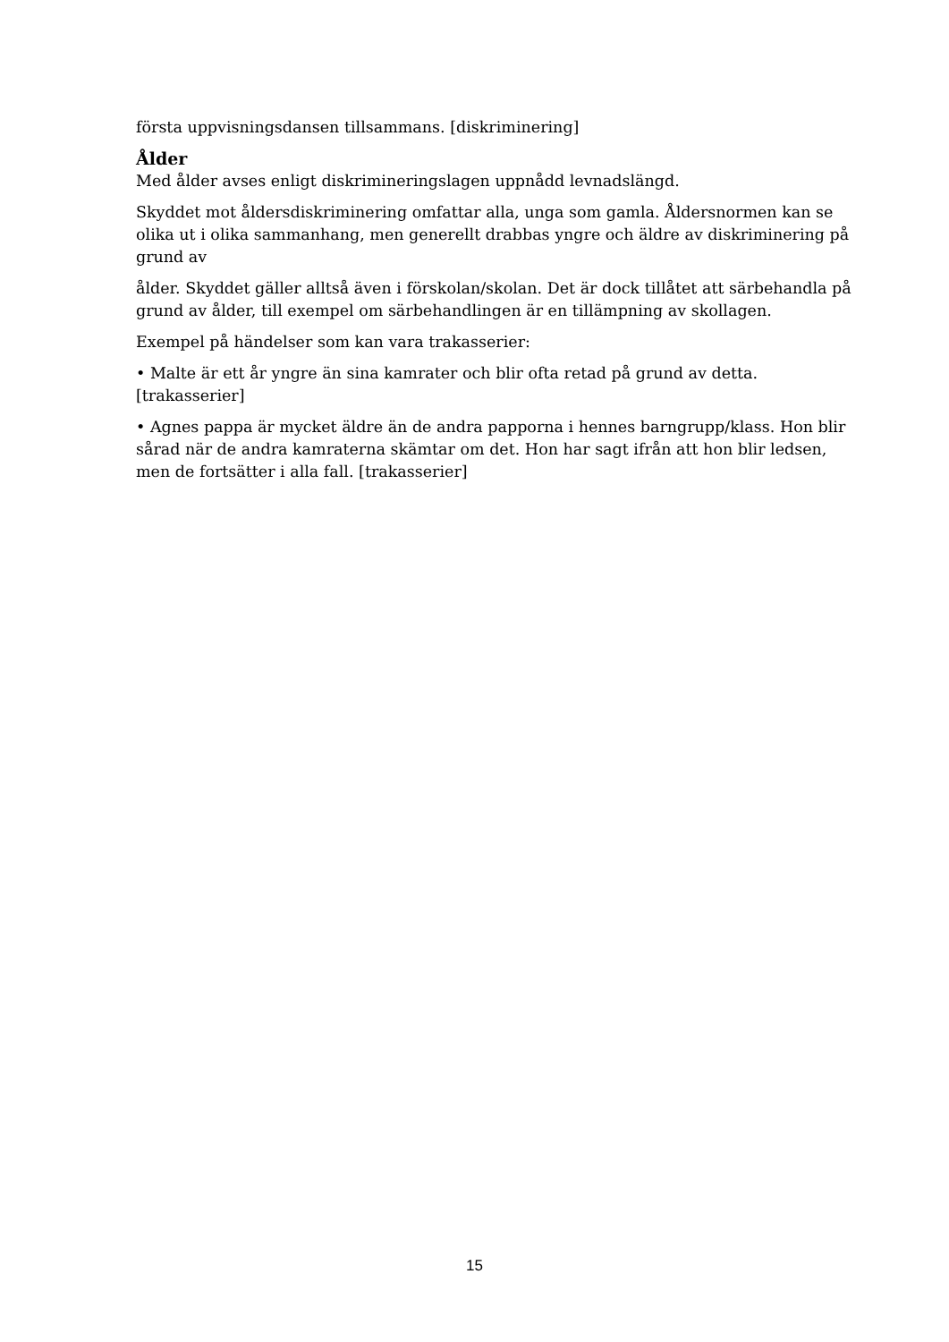första uppvisningsdansen tillsammans. [diskriminering]
Ålder
Med ålder avses enligt diskrimineringslagen uppnådd levnadslängd.
Skyddet mot åldersdiskriminering omfattar alla, unga som gamla. Åldersnormen kan se olika ut i olika sammanhang, men generellt drabbas yngre och äldre av diskriminering på grund av
ålder. Skyddet gäller alltså även i förskolan/skolan. Det är dock tillåtet att särbehandla på grund av ålder, till exempel om särbehandlingen är en tillämpning av skollagen.
Exempel på händelser som kan vara trakasserier:
• Malte är ett år yngre än sina kamrater och blir ofta retad på grund av detta. [trakasserier]
• Agnes pappa är mycket äldre än de andra papporna i hennes barngrupp/klass. Hon blir sårad när de andra kamraterna skämtar om det. Hon har sagt ifrån att hon blir ledsen, men de fortsätter i alla fall. [trakasserier]
15